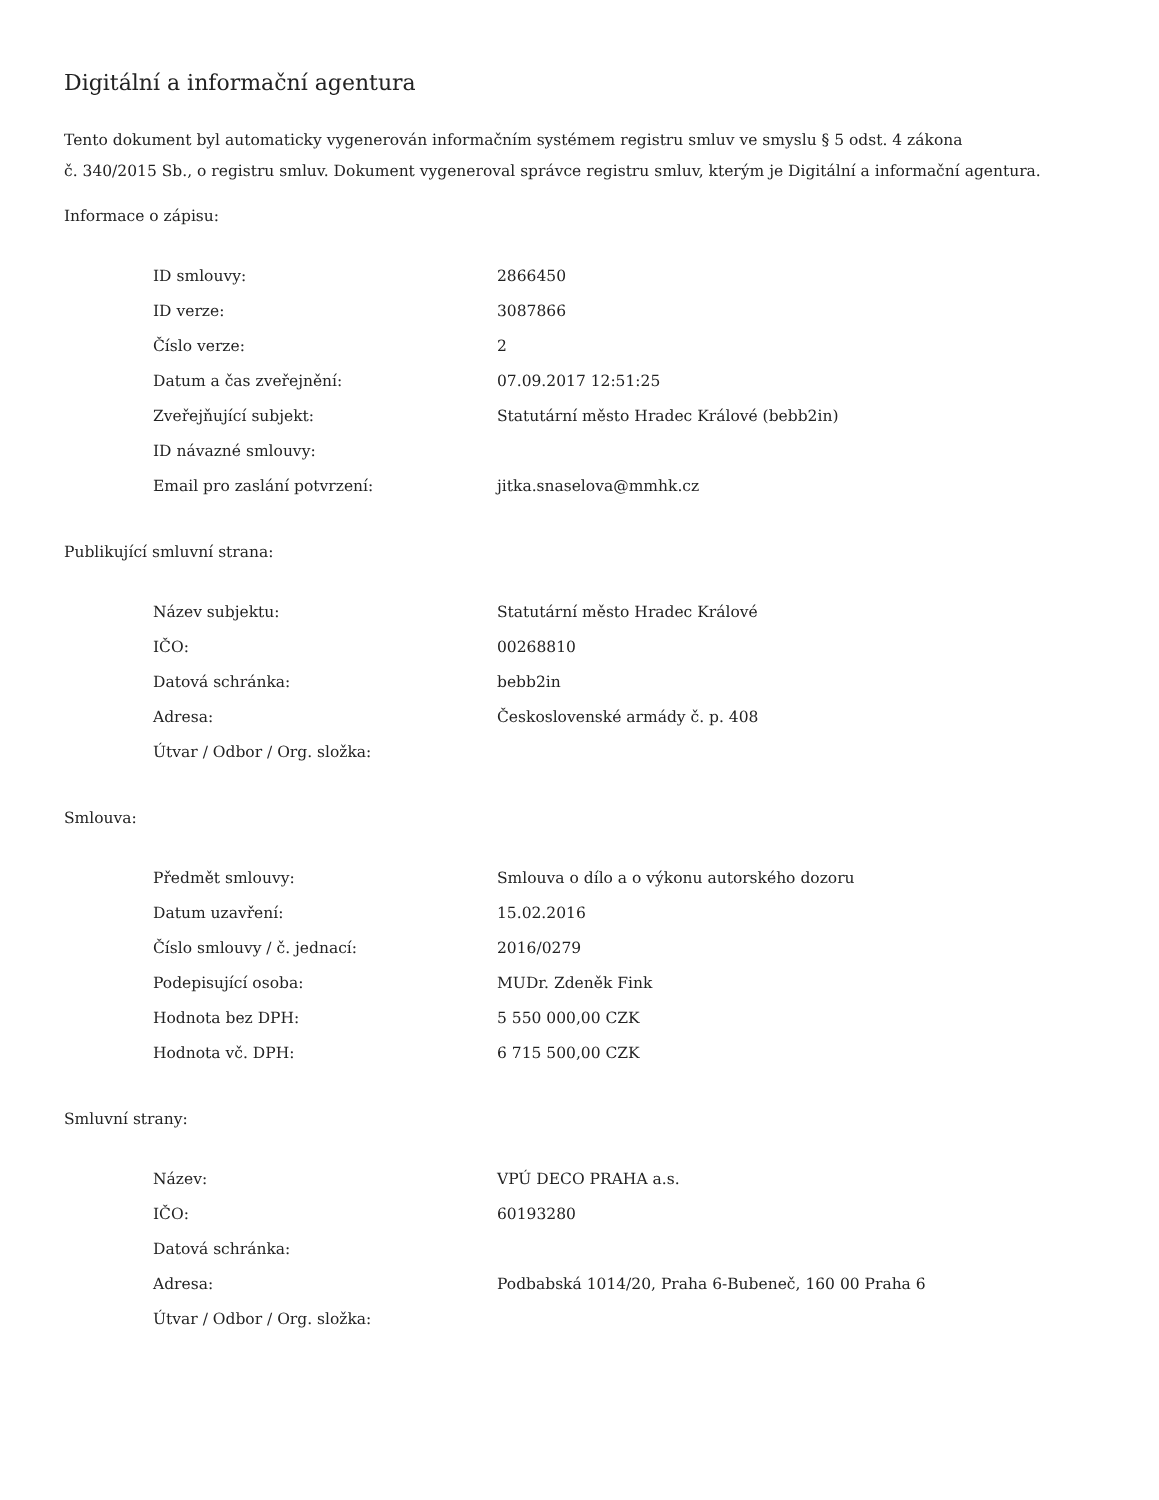Digitální a informační agentura
Tento dokument byl automaticky vygenerován informačním systémem registru smluv ve smyslu § 5 odst. 4 zákona
č. 340/2015 Sb., o registru smluv. Dokument vygeneroval správce registru smluv, kterým je Digitální a informační agentura.
Informace o zápisu:
| ID smlouvy: | 2866450 |
| ID verze: | 3087866 |
| Číslo verze: | 2 |
| Datum a čas zveřejnění: | 07.09.2017 12:51:25 |
| Zveřejňující subjekt: | Statutární město Hradec Králové (bebb2in) |
| ID návazné smlouvy: | |
| Email pro zaslání potvrzení: | jitka.snaselova@mmhk.cz |
Publikující smluvní strana:
| Název subjektu: | Statutární město Hradec Králové |
| IČO: | 00268810 |
| Datová schránka: | bebb2in |
| Adresa: | Československé armády č. p. 408 |
| Útvar / Odbor / Org. složka: | |
Smlouva:
| Předmět smlouvy: | Smlouva o dílo a o výkonu autorského dozoru |
| Datum uzavření: | 15.02.2016 |
| Číslo smlouvy / č. jednací: | 2016/0279 |
| Podepisující osoba: | MUDr. Zdeněk Fink |
| Hodnota bez DPH: | 5 550 000,00 CZK |
| Hodnota vč. DPH: | 6 715 500,00 CZK |
Smluvní strany:
| Název: | VPÚ DECO PRAHA a.s. |
| IČO: | 60193280 |
| Datová schránka: | |
| Adresa: | Podbabská 1014/20, Praha 6-Bubeneč, 160 00 Praha 6 |
| Útvar / Odbor / Org. složka: | |